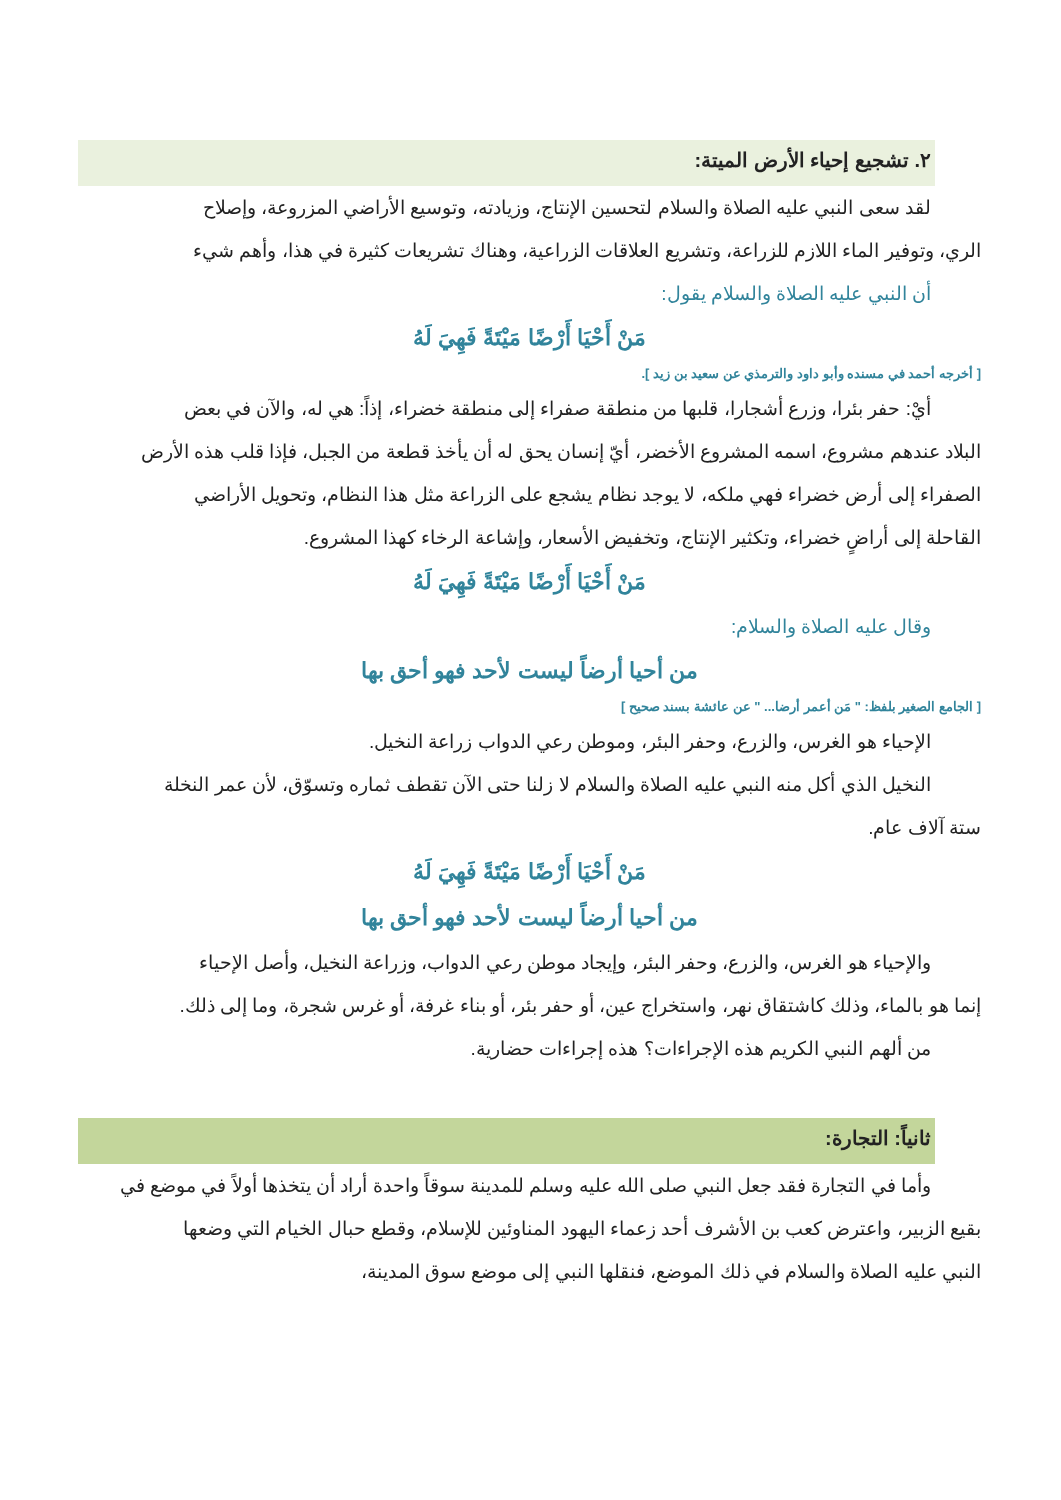٢. تشجيع إحياء الأرض الميتة:
لقد سعى النبي عليه الصلاة والسلام لتحسين الإنتاج، وزيادته، وتوسيع الأراضي المزروعة، وإصلاح
الري، وتوفير الماء اللازم للزراعة، وتشريع العلاقات الزراعية، وهناك تشريعات كثيرة في هذا، وأهم شيء
أن النبي عليه الصلاة والسلام يقول:
مَنْ أَحْيَا أَرْضًا مَيْتَةً فَهِيَ لَهُ
[ أخرجه أحمد في مسنده وأبو داود والترمذي عن سعيد بن زيد ].
أيْ: حفر بئرا، وزرع أشجارا، قلبها من منطقة صفراء إلى منطقة خضراء، إذاً: هي له، والآن في بعض
البلاد عندهم مشروع، اسمه المشروع الأخضر، أيّ إنسان يحق له أن يأخذ قطعة من الجبل، فإذا قلب هذه الأرض
الصفراء إلى أرض خضراء فهي ملكه، لا يوجد نظام يشجع على الزراعة مثل هذا النظام، وتحويل الأراضي
القاحلة إلى أراضٍ خضراء، وتكثير الإنتاج، وتخفيض الأسعار، وإشاعة الرخاء كهذا المشروع.
مَنْ أَحْيَا أَرْضًا مَيْتَةً فَهِيَ لَهُ
وقال عليه الصلاة والسلام:
من أحيا أرضاً ليست لأحد فهو أحق بها
[ الجامع الصغير بلفظ: " مَن أعمر أرضا... " عن عائشة بسند صحيح ]
الإحياء هو الغرس، والزرع، وحفر البئر، وموطن رعي الدواب زراعة النخيل.
النخيل الذي أكل منه النبي عليه الصلاة والسلام لا زلنا حتى الآن تقطف ثماره وتسوّق، لأن عمر النخلة
ستة آلاف عام.
مَنْ أَحْيَا أَرْضًا مَيْتَةً فَهِيَ لَهُ
من أحيا أرضاً ليست لأحد فهو أحق بها
والإحياء هو الغرس، والزرع، وحفر البئر، وإيجاد موطن رعي الدواب، وزراعة النخيل، وأصل الإحياء
إنما هو بالماء، وذلك كاشتقاق نهر، واستخراج عين، أو حفر بئر، أو بناء غرفة، أو غرس شجرة، وما إلى ذلك.
من ألهم النبي الكريم هذه الإجراءات؟ هذه إجراءات حضارية.
ثانياً: التجارة:
وأما في التجارة فقد جعل النبي صلى الله عليه وسلم للمدينة سوقاً واحدة أراد أن يتخذها أولاً في موضع في
بقيع الزبير، واعترض كعب بن الأشرف أحد زعماء اليهود المناوئين للإسلام، وقطع حبال الخيام التي وضعها
النبي عليه الصلاة والسلام في ذلك الموضع، فنقلها النبي إلى موضع سوق المدينة،